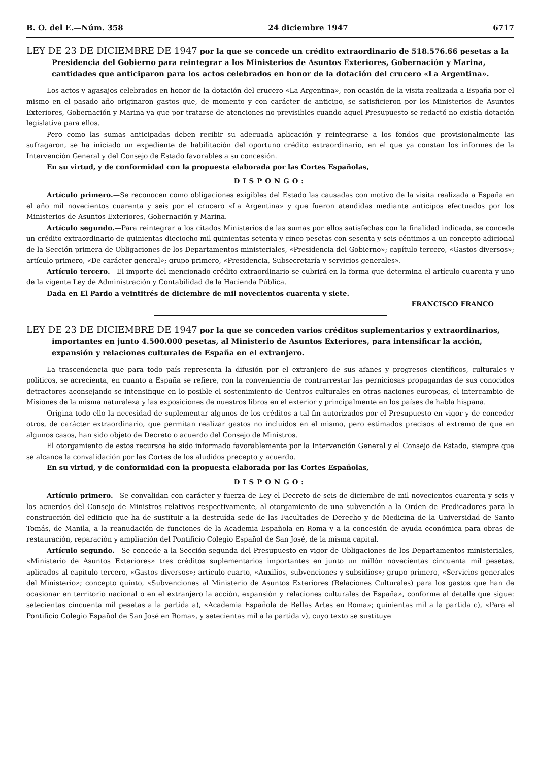B. O. del E.—Núm. 358 24 diciembre 1947 6717
LEY DE 23 DE DICIEMBRE DE 1947 por la que se concede un crédito extraordinario de 518.576.66 pesetas a la Presidencia del Gobierno para reintegrar a los Ministerios de Asuntos Exteriores, Gobernación y Marina, cantidades que anticiparon para los actos celebrados en honor de la dotación del crucero «La Argentina».
Los actos y agasajos celebrados en honor de la dotación del crucero «La Argentina», con ocasión de la visita realizada a España por el mismo en el pasado año originaron gastos que, de momento y con carácter de anticipo, se satisficieron por los Ministerios de Asuntos Exteriores, Gobernación y Marina ya que por tratarse de atenciones no previsibles cuando aquel Presupuesto se redactó no existía dotación legislativa para ellos.
Pero como las sumas anticipadas deben recibir su adecuada aplicación y reintegrarse a los fondos que provisionalmente las sufragaron, se ha iniciado un expediente de habilitación del oportuno crédito extraordinario, en el que ya constan los informes de la Intervención General y del Consejo de Estado favorables a su concesión.
En su virtud, y de conformidad con la propuesta elaborada por las Cortes Españolas,
DISPONGO:
Artículo primero.—Se reconocen como obligaciones exigibles del Estado las causadas con motivo de la visita realizada a España en el año mil novecientos cuarenta y seis por el crucero «La Argentina» y que fueron atendidas mediante anticipos efectuados por los Ministerios de Asuntos Exteriores, Gobernación y Marina.
Artículo segundo.—Para reintegrar a los citados Ministerios de las sumas por ellos satisfechas con la finalidad indicada, se concede un crédito extraordinario de quinientas dieciocho mil quinientas setenta y cinco pesetas con sesenta y seis céntimos a un concepto adicional de la Sección primera de Obligaciones de los Departamentos ministeriales, «Presidencia del Gobierno»; capítulo tercero, «Gastos diversos»; artículo primero, «De carácter general»; grupo primero, «Presidencia, Subsecretaría y servicios generales».
Artículo tercero.—El importe del mencionado crédito extraordinario se cubrirá en la forma que determina el artículo cuarenta y uno de la vigente Ley de Administración y Contabilidad de la Hacienda Pública.
Dada en El Pardo a veintitrés de diciembre de mil novecientos cuarenta y siete.
FRANCISCO FRANCO
LEY DE 23 DE DICIEMBRE DE 1947 por la que se conceden varios créditos suplementarios y extraordinarios, importantes en junto 4.500.000 pesetas, al Ministerio de Asuntos Exteriores, para intensificar la acción, expansión y relaciones culturales de España en el extranjero.
La trascendencia que para todo país representa la difusión por el extranjero de sus afanes y progresos científicos, culturales y políticos, se acrecienta, en cuanto a España se refiere, con la conveniencia de contrarrestar las perniciosas propagandas de sus conocidos detractores aconsejando se intensifique en lo posible el sostenimiento de Centros culturales en otras naciones europeas, el intercambio de Misiones de la misma naturaleza y las exposiciones de nuestros libros en el exterior y principalmente en los países de habla hispana.
Origina todo ello la necesidad de suplementar algunos de los créditos a tal fin autorizados por el Presupuesto en vigor y de conceder otros, de carácter extraordinario, que permitan realizar gastos no incluidos en el mismo, pero estimados precisos al extremo de que en algunos casos, han sido objeto de Decreto o acuerdo del Consejo de Ministros.
El otorgamiento de estos recursos ha sido informado favorablemente por la Intervención General y el Consejo de Estado, siempre que se alcance la convalidación por las Cortes de los aludidos precepto y acuerdo.
En su virtud, y de conformidad con la propuesta elaborada por las Cortes Españolas,
DISPONGO:
Artículo primero.—Se convalidan con carácter y fuerza de Ley el Decreto de seis de diciembre de mil novecientos cuarenta y seis y los acuerdos del Consejo de Ministros relativos respectivamente, al otorgamiento de una subvención a la Orden de Predicadores para la construcción del edificio que ha de sustituir a la destruída sede de las Facultades de Derecho y de Medicina de la Universidad de Santo Tomás, de Manila, a la reanudación de funciones de la Academia Española en Roma y a la concesión de ayuda económica para obras de restauración, reparación y ampliación del Pontificio Colegio Español de San José, de la misma capital.
Artículo segundo.—Se concede a la Sección segunda del Presupuesto en vigor de Obligaciones de los Departamentos ministeriales, «Ministerio de Asuntos Exteriores» tres créditos suplementarios importantes en junto un millón novecientas cincuenta mil pesetas, aplicados al capítulo tercero, «Gastos diversos»; artículo cuarto, «Auxilios, subvenciones y subsidios»; grupo primero, «Servicios generales del Ministerio»; concepto quinto, «Subvenciones al Ministerio de Asuntos Exteriores (Relaciones Culturales) para los gastos que han de ocasionar en territorio nacional o en el extranjero la acción, expansión y relaciones culturales de España», conforme al detalle que sigue: setecientas cincuenta mil pesetas a la partida a), «Academia Española de Bellas Artes en Roma»; quinientas mil a la partida c), «Para el Pontificio Colegio Español de San José en Roma», y setecientas mil a la partida v), cuyo texto se sustituye